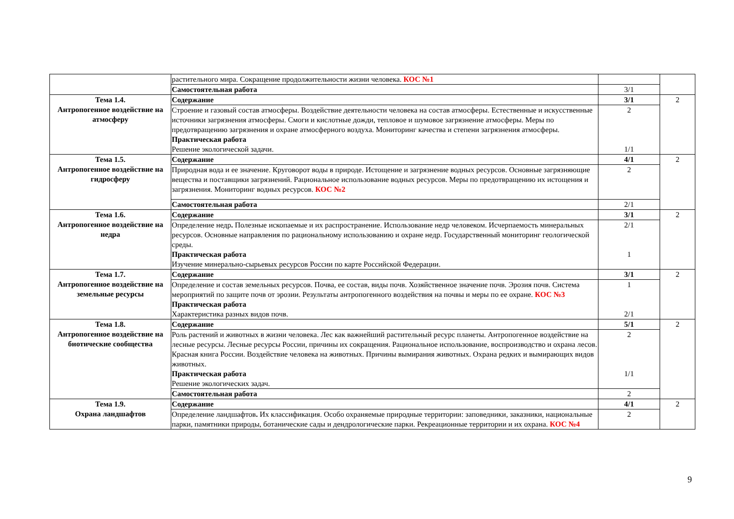| | растительного мира. Сокращение продолжительности жизни человека. КОС №1 | | |
| | Самостоятельная работа | 3/1 | |
| Тема 1.4. Антропогенное воздействие на атмосферу | Содержание | 3/1 | 2 |
| | Строение и газовый состав атмосферы. Воздействие деятельности человека на состав атмосферы. Естественные и искусственные источники загрязнения атмосферы. Смоги и кислотные дожди, тепловое и шумовое загрязнение атмосферы. Меры по предотвращению загрязнения и охране атмосферного воздуха. Мониторинг качества и степени загрязнения атмосферы. Практическая работа Решение экологической задачи. | 2 1/1 | |
| Тема 1.5. Антропогенное воздействие на гидросферу | Содержание | 4/1 | 2 |
| | Природная вода и ее значение. Круговорот воды в природе. Истощение и загрязнение водных ресурсов. Основные загрязняющие вещества и поставщики загрязнений. Рациональное использование водных ресурсов. Меры по предотвращению их истощения и загрязнения. Мониторинг водных ресурсов. КОС №2 | 2 | |
| | Самостоятельная работа | 2/1 | |
| Тема 1.6. Антропогенное воздействие на недра | Содержание | 3/1 | 2 |
| | Определение недр . Полезные ископаемые и их распространение. Использование недр человеком. Исчерпаемость минеральных ресурсов. Основные направления по рациональному использованию и охране недр. Государственный мониторинг геологической среды. Практическая работа Изучение минерально-сырьевых ресурсов России по карте Российской Федерации. | 2/1 1 | |
| Тема 1.7. Антропогенное воздействие на земельные ресурсы | Содержание | 3/1 | 2 |
| | Определение и состав земельных ресурсов. Почва, ее состав, виды почв. Хозяйственное значение почв. Эрозия почв. Система мероприятий по защите почв от эрозии. Результаты антропогенного воздействия на почвы и меры по ее охране. КОС №3 Практическая работа Характеристика разных видов почв. | 1 2/1 | |
| Тема 1.8. Антропогенное воздействие на биотические сообщества | Содержание | 5/1 | 2 |
| | Роль растений и животных в жизни человека. Лес как важнейший растительный ресурс планеты. Антропогенное воздействие на лесные ресурсы. Лесные ресурсы России, причины их сокращения. Рациональное использование, воспроизводство и охрана лесов. Красная книга России. Воздействие человека на животных. Причины вымирания животных. Охрана редких и вымирающих видов животных. Практическая работа Решение экологических задач. | 2 1/1 | |
| | Самостоятельная работа | 2 | |
| Тема 1.9. Охрана ландшафтов | Содержание | 4/1 | 2 |
| | Определение ландшафтов . Их классификация. Особо охраняемые природные территории: заповедники, заказники, национальные парки, памятники природы, ботанические сады и дендрологические парки. Рекреационные территории и их охрана. КОС №4 | 2 | |
9